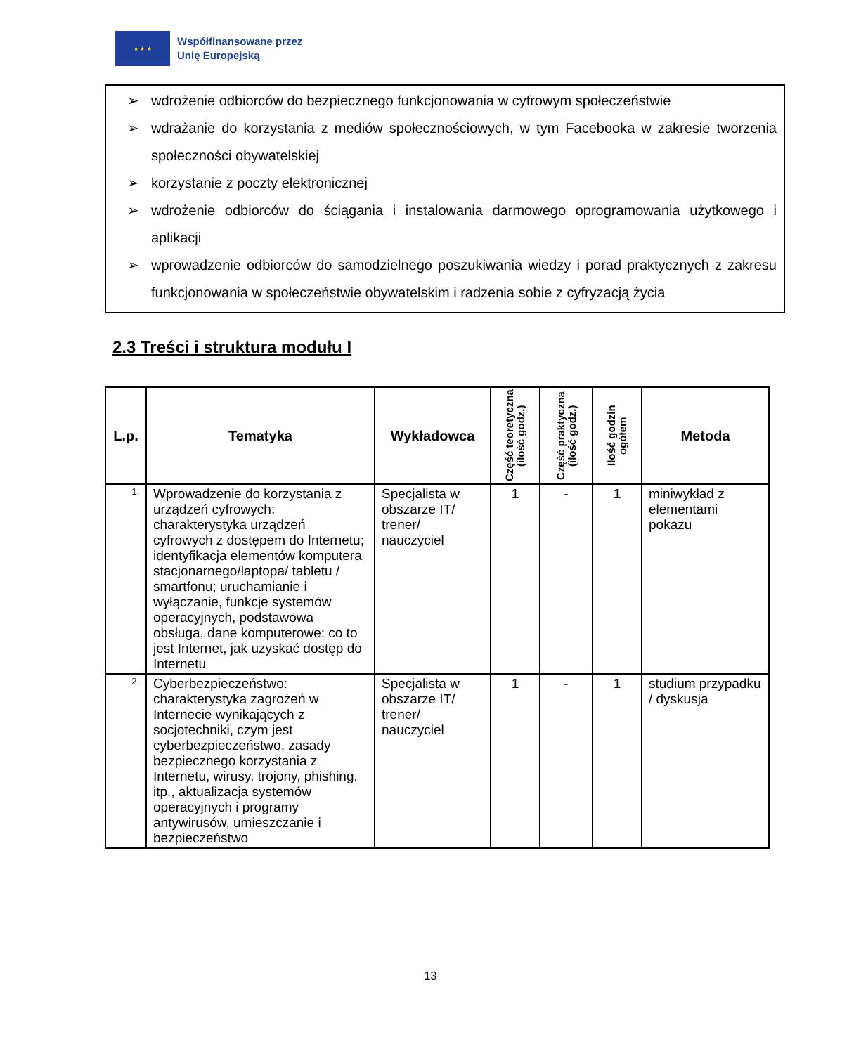★ ★ ★
Współfinansowane przez
Unię Europejską
➢ wdrożenie odbiorców do bezpiecznego funkcjonowania w cyfrowym społeczeństwie
➢ wdrażanie do korzystania z mediów społecznościowych, w tym Facebooka w zakresie tworzenia społeczności obywatelskiej
➢ korzystanie z poczty elektronicznej
➢ wdrożenie odbiorców do ściągania i instalowania darmowego oprogramowania użytkowego i aplikacji
➢ wprowadzenie odbiorców do samodzielnego poszukiwania wiedzy i porad praktycznych z zakresu funkcjonowania w społeczeństwie obywatelskim i radzenia sobie z cyfryzacją życia
2.3 Treści i struktura modułu I
| L.p. | Tematyka | Wykładowca | Część teoretyczna (ilość godz.) | Część praktyczna (ilość godz.) | Ilość godzin ogółem | Metoda |
| --- | --- | --- | --- | --- | --- | --- |
| 1. | Wprowadzenie do korzystania z urządzeń cyfrowych: charakterystyka urządzeń cyfrowych z dostępem do Internetu; identyfikacja elementów komputera stacjonarnego/laptopa/ tabletu / smartfonu; uruchamianie i wyłączanie, funkcje systemów operacyjnych, podstawowa obsługa, dane komputerowe: co to jest Internet, jak uzyskać dostęp do Internetu | Specjalista w obszarze IT/ trener/ nauczyciel | 1 | - | 1 | miniwykład z elementami pokazu |
| 2. | Cyberbezpieczeństwo: charakterystyka zagrożeń w Internecie wynikających z socjotechniki, czym jest cyberbezpieczeństwo, zasady bezpiecznego korzystania z Internetu, wirusy, trojony, phishing, itp., aktualizacja systemów operacyjnych i programy antywirusów, umieszczanie i bezpieczeństwo | Specjalista w obszarze IT/ trener/ nauczyciel | 1 | - | 1 | studium przypadku / dyskusja |
13